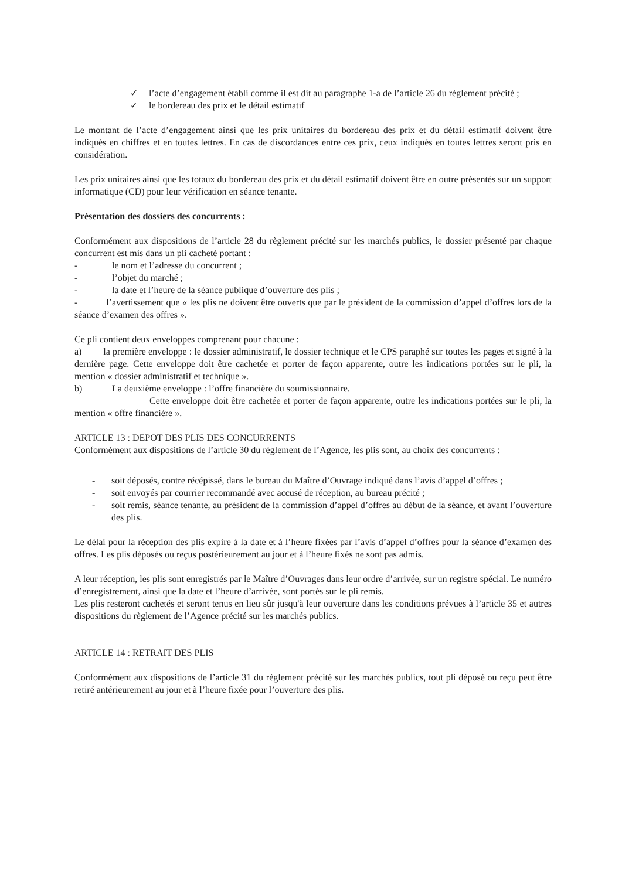✓ l’acte d’engagement établi comme il est dit au paragraphe 1-a de l’article 26 du règlement précité ;
✓ le bordereau des prix et le détail estimatif
Le montant de l’acte d’engagement ainsi que les prix unitaires du bordereau des prix et du détail estimatif doivent être indiqués en chiffres et en toutes lettres. En cas de discordances entre ces prix, ceux indiqués en toutes lettres seront pris en considération.
Les prix unitaires ainsi que les totaux du bordereau des prix et du détail estimatif doivent être en outre présentés sur un support informatique (CD) pour leur vérification en séance tenante.
Présentation des dossiers des concurrents :
Conformément aux dispositions de l’article 28 du règlement précité sur les marchés publics, le dossier présenté par chaque concurrent est mis dans un pli cacheté portant :
- le nom et l’adresse du concurrent ;
- l’objet du marché ;
- la date et l’heure de la séance publique d’ouverture des plis ;
- l’avertissement que « les plis ne doivent être ouverts que par le président de la commission d’appel d’offres lors de la séance d’examen des offres ».
Ce pli contient deux enveloppes comprenant pour chacune :
a) la première enveloppe : le dossier administratif, le dossier technique et le CPS paraphé sur toutes les pages et signé à la dernière page. Cette enveloppe doit être cachetée et porter de façon apparente, outre les indications portées sur le pli, la mention « dossier administratif et technique ».
b) La deuxième enveloppe : l’offre financière du soumissionnaire.
Cette enveloppe doit être cachetée et porter de façon apparente, outre les indications portées sur le pli, la mention « offre financière ».
ARTICLE 13 : DEPOT DES PLIS DES CONCURRENTS
Conformément aux dispositions de l’article 30 du règlement de l’Agence, les plis sont, au choix des concurrents :
- soit déposés, contre récépissé, dans le bureau du Maître d’Ouvrage indiqué dans l’avis d’appel d’offres ;
- soit envoyés par courrier recommandé avec accusé de réception, au bureau précité ;
- soit remis, séance tenante, au président de la commission d’appel d’offres au début de la séance, et avant l’ouverture des plis.
Le délai pour la réception des plis expire à la date et à l’heure fixées par l’avis d’appel d’offres pour la séance d’examen des offres. Les plis déposés ou reçus postérieurement au jour et à l’heure fixés ne sont pas admis.
A leur réception, les plis sont enregistrés par le Maître d’Ouvrages dans leur ordre d’arrivée, sur un registre spécial. Le numéro d’enregistrement, ainsi que la date et l’heure d’arrivée, sont portés sur le pli remis.
Les plis resteront cachetés et seront tenus en lieu sûr jusqu'à leur ouverture dans les conditions prévues à l’article 35 et autres dispositions du règlement de l’Agence précité sur les marchés publics.
ARTICLE 14 : RETRAIT DES PLIS
Conformément aux dispositions de l’article 31 du règlement précité sur les marchés publics, tout pli déposé ou reçu peut être retiré antérieurement au jour et à l’heure fixée pour l’ouverture des plis.